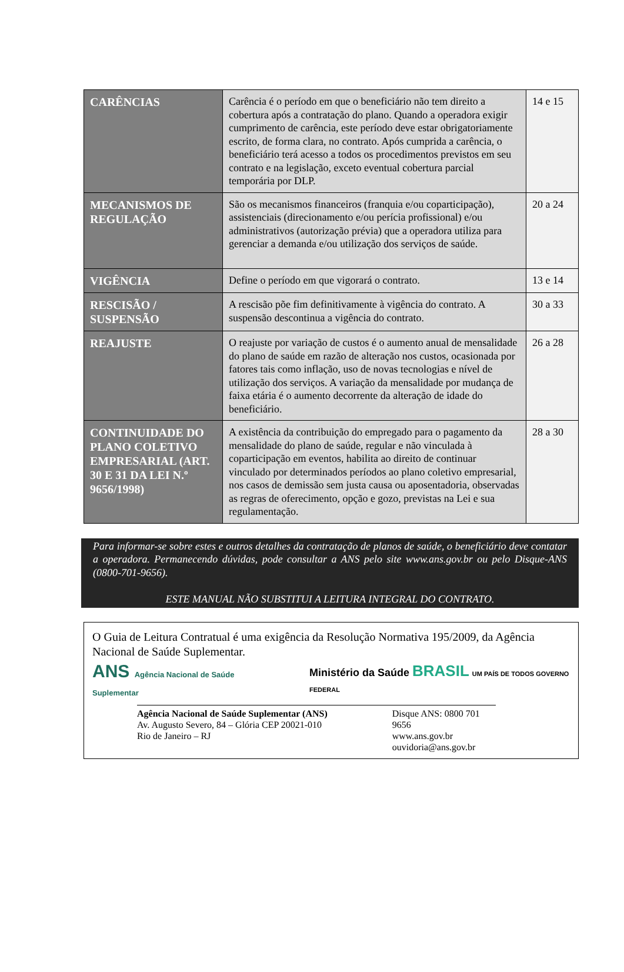| CARÊNCIAS | Carência é o período em que o beneficiário não tem direito a cobertura após a contratação do plano. Quando a operadora exigir cumprimento de carência, este período deve estar obrigatoriamente escrito, de forma clara, no contrato. Após cumprida a carência, o beneficiário terá acesso a todos os procedimentos previstos em seu contrato e na legislação, exceto eventual cobertura parcial temporária por DLP. | 14 e 15 |
| MECANISMOS DE REGULAÇÃO | São os mecanismos financeiros (franquia e/ou coparticipação), assistenciais (direcionamento e/ou perícia profissional) e/ou administrativos (autorização prévia) que a operadora utiliza para gerenciar a demanda e/ou utilização dos serviços de saúde. | 20 a 24 |
| VIGÊNCIA | Define o período em que vigorará o contrato. | 13 e 14 |
| RESCISÃO / SUSPENSÃO | A rescisão põe fim definitivamente à vigência do contrato. A suspensão descontinua a vigência do contrato. | 30 a 33 |
| REAJUSTE | O reajuste por variação de custos é o aumento anual de mensalidade do plano de saúde em razão de alteração nos custos, ocasionada por fatores tais como inflação, uso de novas tecnologias e nível de utilização dos serviços. A variação da mensalidade por mudança de faixa etária é o aumento decorrente da alteração de idade do beneficiário. | 26 a 28 |
| CONTINUIDADE DO PLANO COLETIVO EMPRESARIAL (ART. 30 E 31 DA LEI N.º 9656/1998) | A existência da contribuição do empregado para o pagamento da mensalidade do plano de saúde, regular e não vinculada à coparticipação em eventos, habilita ao direito de continuar vinculado por determinados períodos ao plano coletivo empresarial, nos casos de demissão sem justa causa ou aposentadoria, observadas as regras de oferecimento, opção e gozo, previstas na Lei e sua regulamentação. | 28 a 30 |
Para informar-se sobre estes e outros detalhes da contratação de planos de saúde, o beneficiário deve contatar a operadora. Permanecendo dúvidas, pode consultar a ANS pelo site www.ans.gov.br ou pelo Disque-ANS (0800-701-9656).
ESTE MANUAL NÃO SUBSTITUI A LEITURA INTEGRAL DO CONTRATO.
O Guia de Leitura Contratual é uma exigência da Resolução Normativa 195/2009, da Agência Nacional de Saúde Suplementar.
ANS Agência Nacional de Saúde Suplementar
Ministério da Saúde BRASIL UM PAÍS DE TODOS GOVERNO FEDERAL
Agência Nacional de Saúde Suplementar (ANS)
Av. Augusto Severo, 84 – Glória CEP 20021-010
Rio de Janeiro – RJ
Disque ANS: 0800 701 9656
www.ans.gov.br
ouvidoria@ans.gov.br